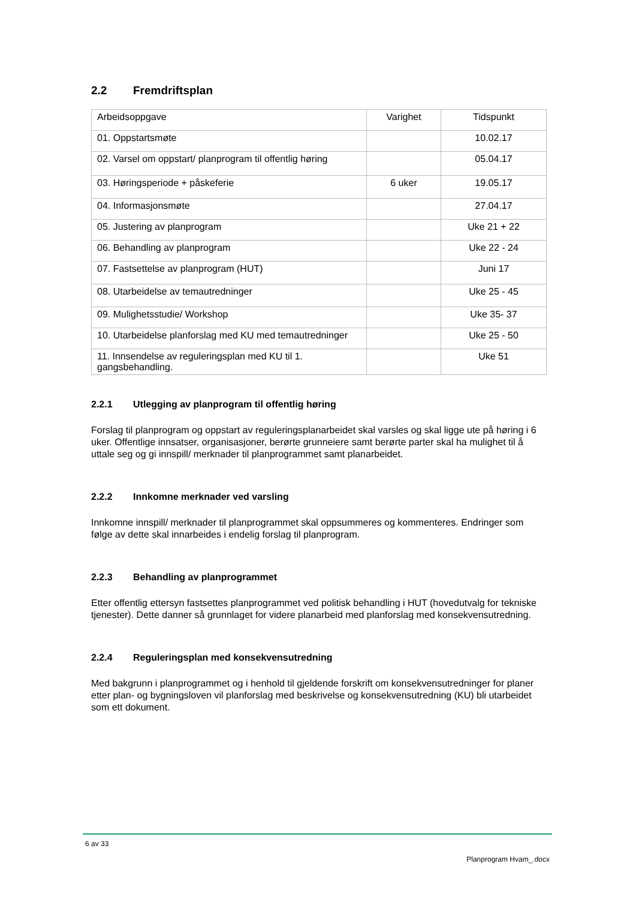2.2 Fremdriftsplan
| Arbeidsoppgave | Varighet | Tidspunkt |
| 01. Oppstartsmøte | | 10.02.17 |
| 02. Varsel om oppstart/ planprogram til offentlig høring | | 05.04.17 |
| 03. Høringsperiode + påskeferie | 6 uker | 19.05.17 |
| 04. Informasjonsmøte | | 27.04.17 |
| 05. Justering av planprogram | | Uke 21 + 22 |
| 06. Behandling av planprogram | | Uke 22 - 24 |
| 07. Fastsettelse av planprogram (HUT) | | Juni 17 |
| 08. Utarbeidelse av temautredninger | | Uke 25 - 45 |
| 09. Mulighetsstudie/ Workshop | | Uke 35- 37 |
| 10. Utarbeidelse planforslag med KU med temautredninger | | Uke 25 - 50 |
| 11. Innsendelse av reguleringsplan med KU til 1. gangsbehandling. | | Uke 51 |
2.2.1 Utlegging av planprogram til offentlig høring
Forslag til planprogram og oppstart av reguleringsplanarbeidet skal varsles og skal ligge ute på høring i 6 uker. Offentlige innsatser, organisasjoner, berørte grunneiere samt berørte parter skal ha mulighet til å uttale seg og gi innspill/ merknader til planprogrammet samt planarbeidet.
2.2.2 Innkomne merknader ved varsling
Innkomne innspill/ merknader til planprogrammet skal oppsummeres og kommenteres. Endringer som følge av dette skal innarbeides i endelig forslag til planprogram.
2.2.3 Behandling av planprogrammet
Etter offentlig ettersyn fastsettes planprogrammet ved politisk behandling i HUT (hovedutvalg for tekniske tjenester). Dette danner så grunnlaget for videre planarbeid med planforslag med konsekvensutredning.
2.2.4 Reguleringsplan med konsekvensutredning
Med bakgrunn i planprogrammet og i henhold til gjeldende forskrift om konsekvensutredninger for planer etter plan- og bygningsloven vil planforslag med beskrivelse og konsekvensutredning (KU) bli utarbeidet som ett dokument.
6 av 33
Planprogram Hvam_.docx